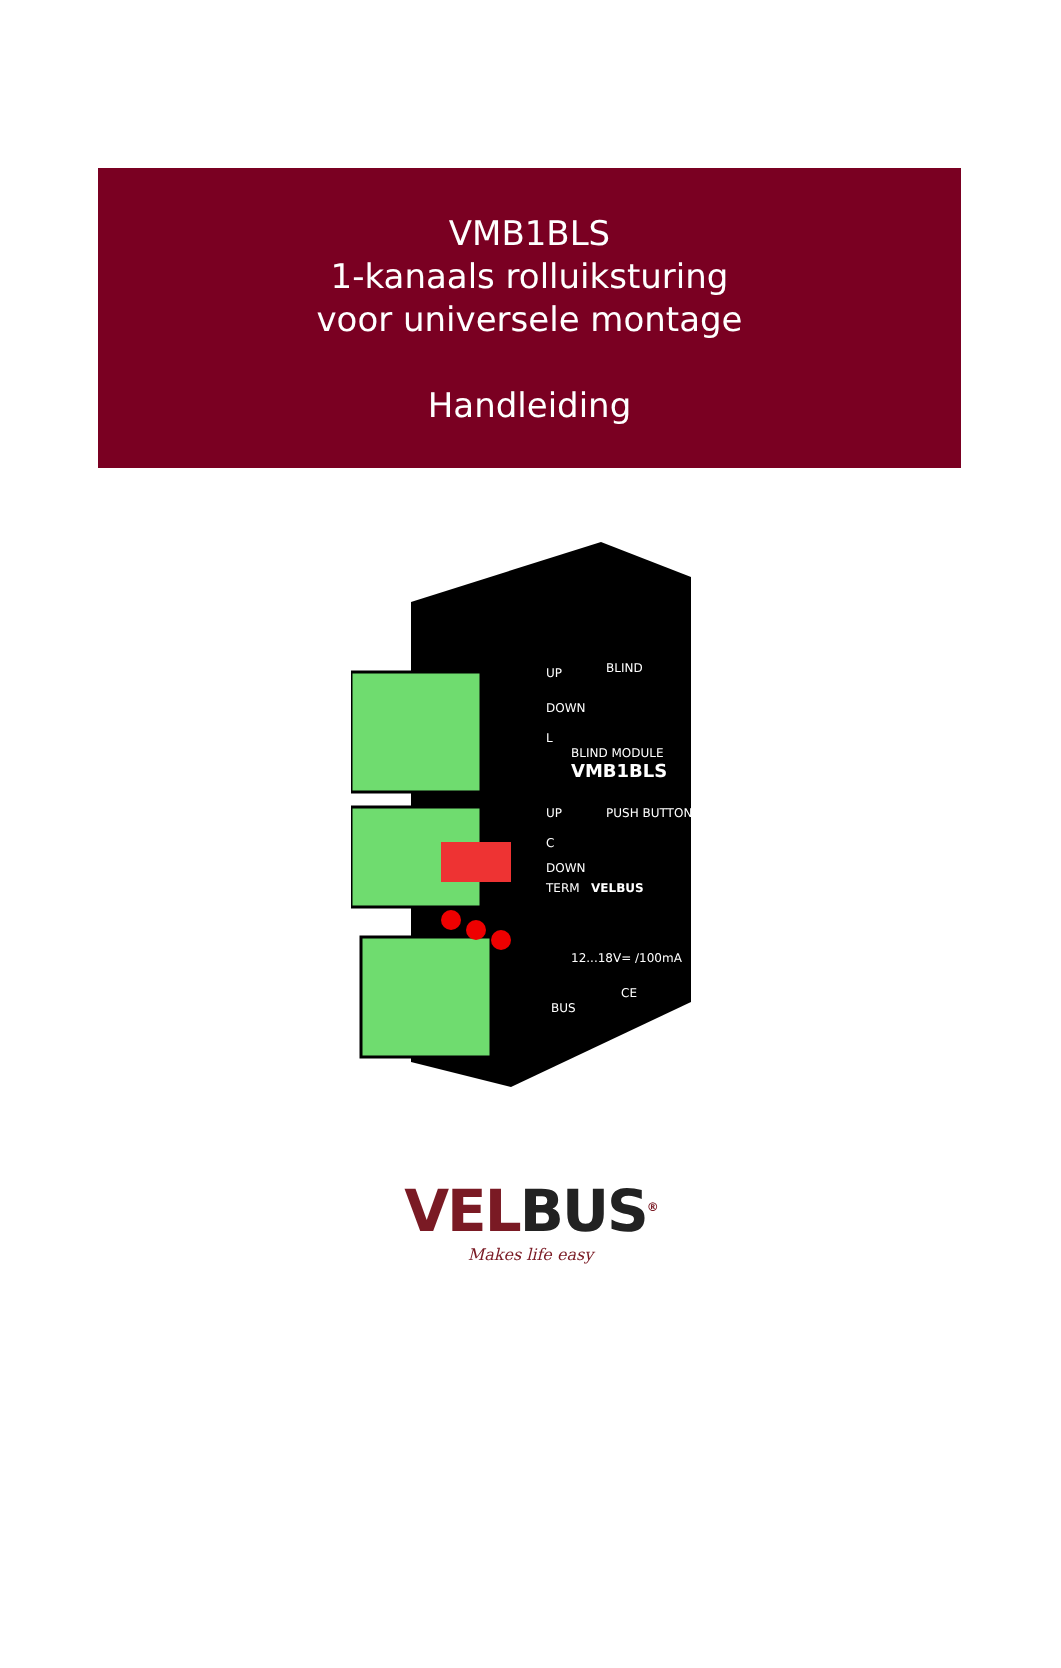VMB1BLS
1-kanaals rolluiksturing
voor universele montage
Handleiding
UP
BLIND
DOWN
L
BLIND MODULE
VMB1BLS
UP
PUSH BUTTONS
C
DOWN
TERM
VELBUS
12...18V= /100mA
BUS
CE
VELBUS<sup>®</sup>
Makes life easy